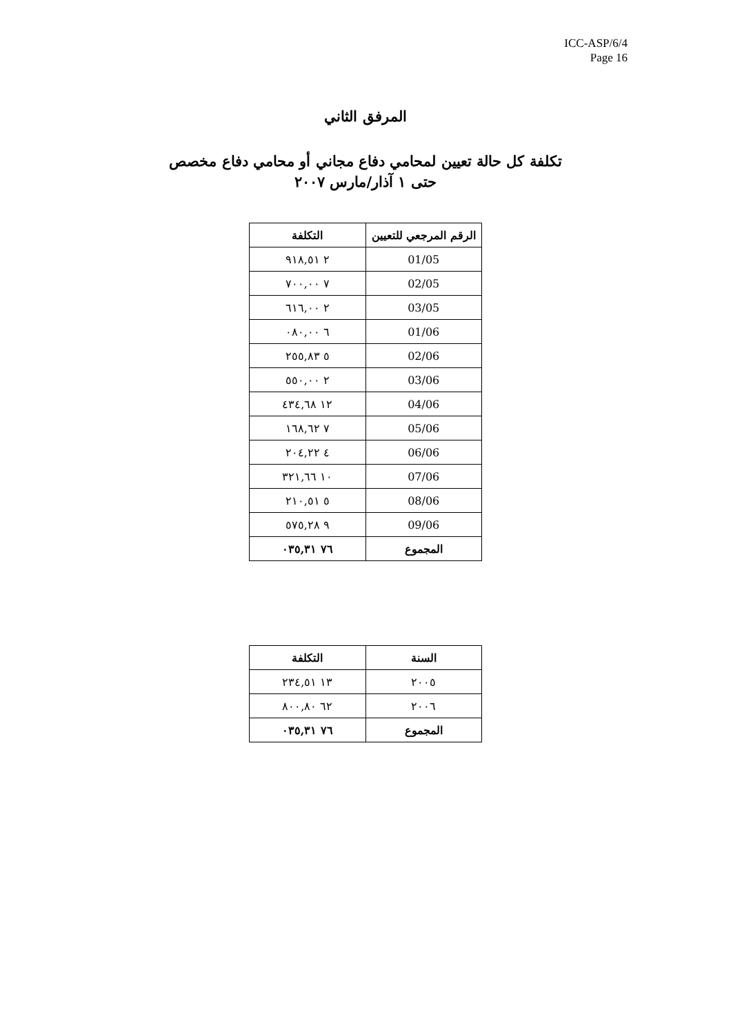ICC-ASP/6/4
Page 16
المرفق الثاني
تكلفة كل حالة تعيين لمحامي دفاع مجاني أو محامي دفاع مخصص
حتى ١ آذار/مارس ٢٠٠٧
| الرقم المرجعي للتعيين | التكلفة |
| --- | --- |
| 01/05 | ٢ ٩١٨,٥١ |
| 02/05 | ٧ ٧٠٠,٠٠ |
| 03/05 | ٢ ٦١٦,٠٠ |
| 01/06 | ٦ ٠٨٠,٠٠ |
| 02/06 | ٥ ٢٥٥,٨٣ |
| 03/06 | ٢ ٥٥٠,٠٠ |
| 04/06 | ١٢ ٤٣٤,٦٨ |
| 05/06 | ٧ ١٦٨,٦٢ |
| 06/06 | ٤ ٢٠٤,٢٢ |
| 07/06 | ١٠ ٣٢١,٦٦ |
| 08/06 | ٥ ٢١٠,٥١ |
| 09/06 | ٩ ٥٧٥,٢٨ |
| المجموع | ٧٦ ٠٣٥,٣١ |
| السنة | التكلفة |
| --- | --- |
| ٢٠٠٥ | ١٣ ٢٣٤,٥١ |
| ٢٠٠٦ | ٦٢ ٨٠٠,٨٠ |
| المجموع | ٧٦ ٠٣٥,٣١ |